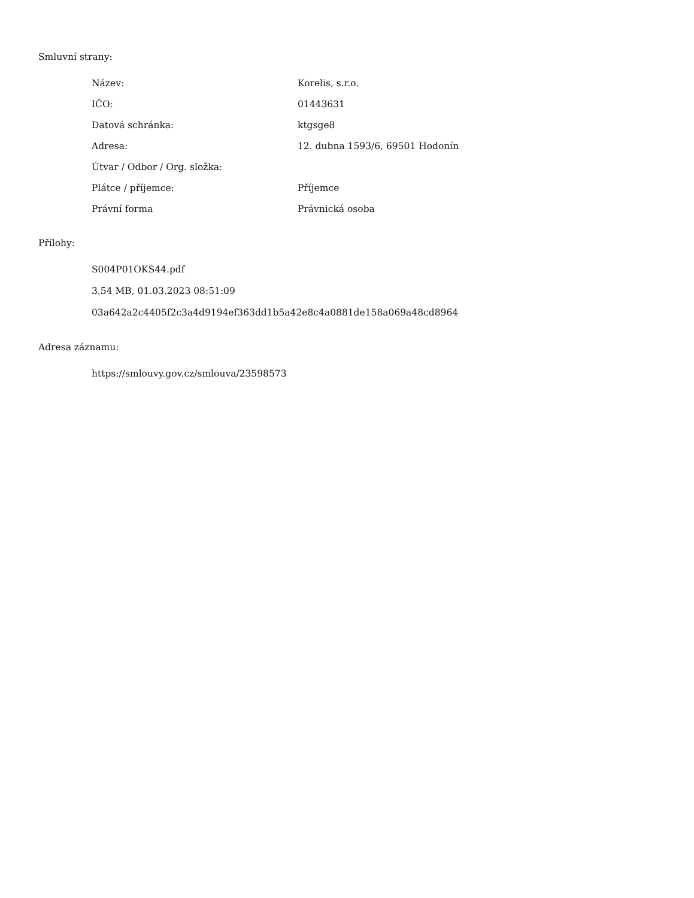Smluvní strany:
| Název: | Korelis, s.r.o. |
| IČO: | 01443631 |
| Datová schránka: | ktgsge8 |
| Adresa: | 12. dubna 1593/6, 69501 Hodonín |
| Útvar / Odbor / Org. složka: | |
| Plátce / příjemce: | Příjemce |
| Právní forma | Právnická osoba |
Přílohy:
S004P01OKS44.pdf
3.54 MB, 01.03.2023 08:51:09
03a642a2c4405f2c3a4d9194ef363dd1b5a42e8c4a0881de158a069a48cd8964
Adresa záznamu:
https://smlouvy.gov.cz/smlouva/23598573